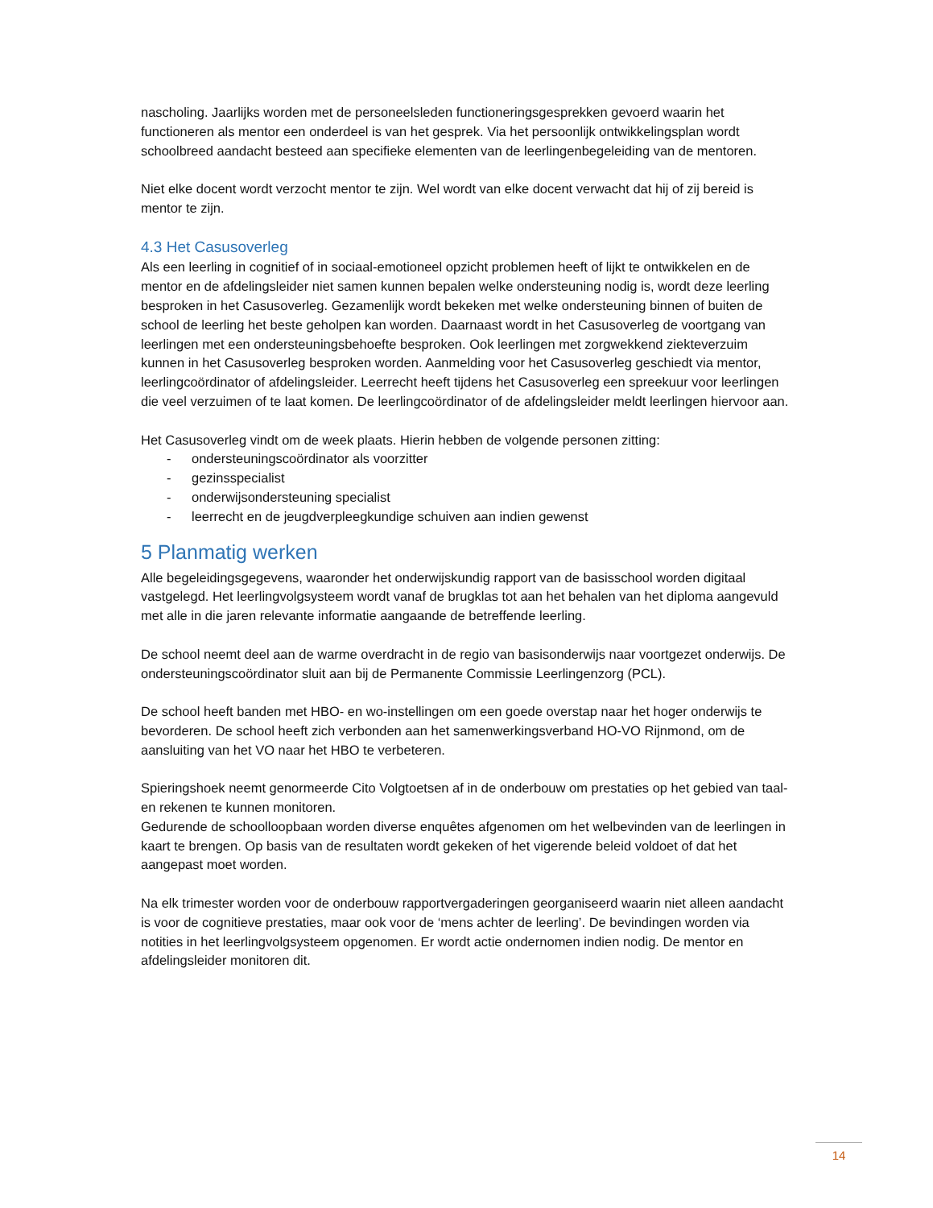nascholing. Jaarlijks worden met de personeelsleden functioneringsgesprekken gevoerd waarin het functioneren als mentor een onderdeel is van het gesprek. Via het persoonlijk ontwikkelingsplan wordt schoolbreed aandacht besteed aan specifieke elementen van de leerlingenbegeleiding van de mentoren.
Niet elke docent wordt verzocht mentor te zijn. Wel wordt van elke docent verwacht dat hij of zij bereid is mentor te zijn.
4.3 Het Casusoverleg
Als een leerling in cognitief of in sociaal-emotioneel opzicht problemen heeft of lijkt te ontwikkelen en de mentor en de afdelingsleider niet samen kunnen bepalen welke ondersteuning nodig is, wordt deze leerling besproken in het Casusoverleg. Gezamenlijk wordt bekeken met welke ondersteuning binnen of buiten de school de leerling het beste geholpen kan worden. Daarnaast wordt in het Casusoverleg de voortgang van leerlingen met een ondersteuningsbehoefte besproken. Ook leerlingen met zorgwekkend ziekteverzuim kunnen in het Casusoverleg besproken worden. Aanmelding voor het Casusoverleg geschiedt via mentor, leerlingcoördinator of afdelingsleider. Leerrecht heeft tijdens het Casusoverleg een spreekuur voor leerlingen die veel verzuimen of te laat komen. De leerlingcoördinator of de afdelingsleider meldt leerlingen hiervoor aan.
Het Casusoverleg vindt om de week plaats. Hierin hebben de volgende personen zitting:
- ondersteuningscoördinator als voorzitter
- gezinsspecialist
- onderwijsondersteuning specialist
- leerrecht en de jeugdverpleegkundige schuiven aan indien gewenst
5 Planmatig werken
Alle begeleidingsgegevens, waaronder het onderwijskundig rapport van de basisschool worden digitaal vastgelegd. Het leerlingvolgsysteem wordt vanaf de brugklas tot aan het behalen van het diploma aangevuld met alle in die jaren relevante informatie aangaande de betreffende leerling.
De school neemt deel aan de warme overdracht in de regio van basisonderwijs naar voortgezet onderwijs. De ondersteuningscoördinator sluit aan bij de Permanente Commissie Leerlingenzorg (PCL).
De school heeft banden met HBO- en wo-instellingen om een goede overstap naar het hoger onderwijs te bevorderen. De school heeft zich verbonden aan het samenwerkingsverband HO-VO Rijnmond, om de aansluiting van het VO naar het HBO te verbeteren.
Spieringshoek neemt genormeerde Cito Volgtoetsen af in de onderbouw om prestaties op het gebied van taal- en rekenen te kunnen monitoren.
Gedurende de schoolloopbaan worden diverse enquêtes afgenomen om het welbevinden van de leerlingen in kaart te brengen. Op basis van de resultaten wordt gekeken of het vigerende beleid voldoet of dat het aangepast moet worden.
Na elk trimester worden voor de onderbouw rapportvergaderingen georganiseerd waarin niet alleen aandacht is voor de cognitieve prestaties, maar ook voor de ‘mens achter de leerling’. De bevindingen worden via notities in het leerlingvolgsysteem opgenomen. Er wordt actie ondernomen indien nodig. De mentor en afdelingsleider monitoren dit.
14